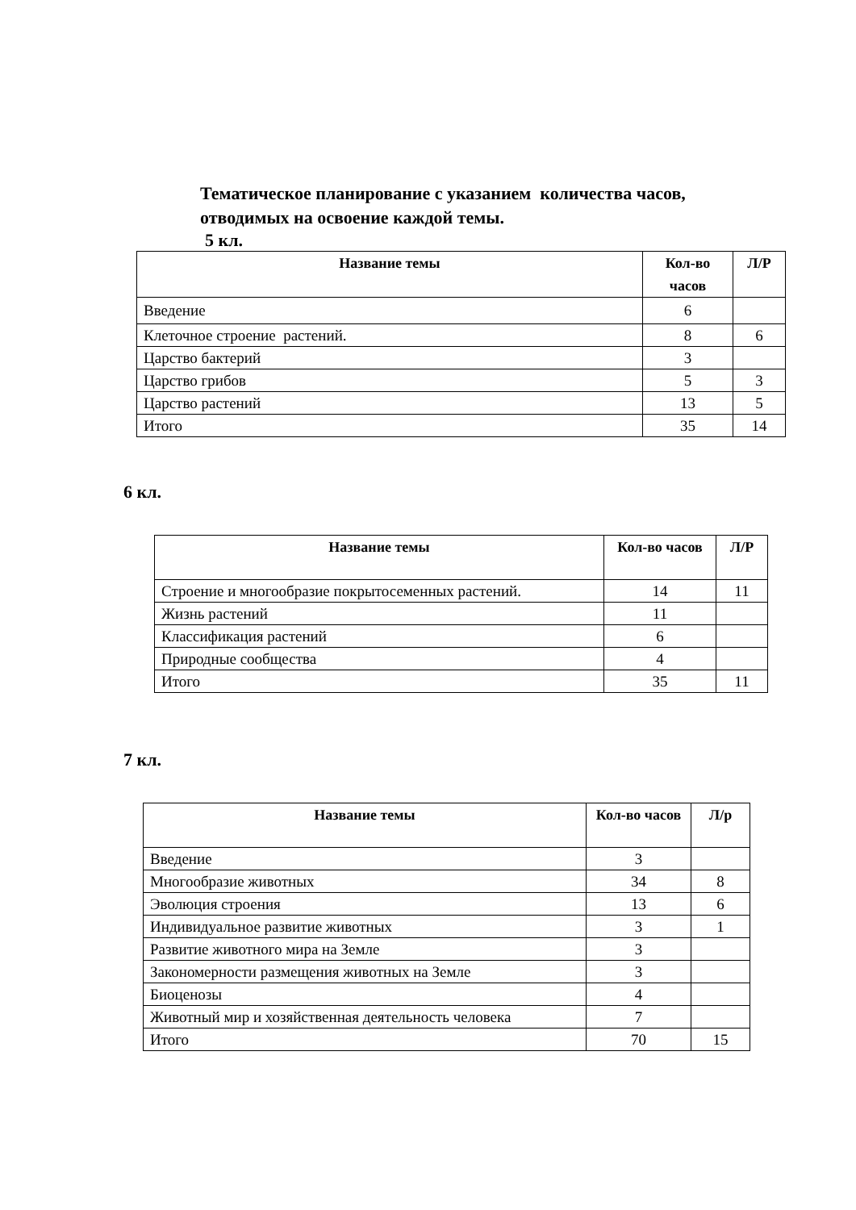Тематическое планирование с указанием количества часов,
отводимых на освоение каждой темы.
5 кл.
| Название темы | Кол-во часов | Л/Р |
| --- | --- | --- |
| Введение | 6 | |
| Клеточное строение растений. | 8 | 6 |
| Царство бактерий | 3 | |
| Царство грибов | 5 | 3 |
| Царство растений | 13 | 5 |
| Итого | 35 | 14 |
6 кл.
| Название темы | Кол-во часов | Л/Р |
| --- | --- | --- |
| Строение и многообразие покрытосеменных растений. | 14 | 11 |
| Жизнь растений | 11 | |
| Классификация растений | 6 | |
| Природные сообщества | 4 | |
| Итого | 35 | 11 |
7 кл.
| Название темы | Кол-во часов | Л/р |
| --- | --- | --- |
| Введение | 3 | |
| Многообразие животных | 34 | 8 |
| Эволюция строения | 13 | 6 |
| Индивидуальное развитие животных | 3 | 1 |
| Развитие животного мира на Земле | 3 | |
| Закономерности размещения животных на Земле | 3 | |
| Биоценозы | 4 | |
| Животный мир и хозяйственная деятельность человека | 7 | |
| Итого | 70 | 15 |